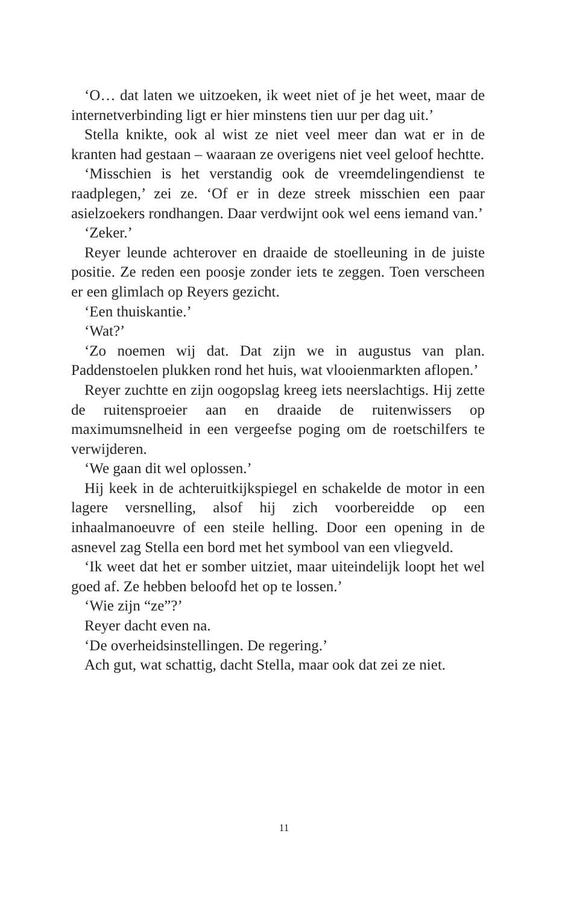‘O… dat laten we uitzoeken, ik weet niet of je het weet, maar de internetverbinding ligt er hier minstens tien uur per dag uit.’
Stella knikte, ook al wist ze niet veel meer dan wat er in de kranten had gestaan – waaraan ze overigens niet veel geloof hechtte.
‘Misschien is het verstandig ook de vreemdelingendienst te raadplegen,’ zei ze. ‘Of er in deze streek misschien een paar asielzoekers rondhangen. Daar verdwijnt ook wel eens iemand van.’
‘Zeker.’
Reyer leunde achterover en draaide de stoelleuning in de juiste positie. Ze reden een poosje zonder iets te zeggen. Toen verscheen er een glimlach op Reyers gezicht.
‘Een thuiskantie.’
‘Wat?’
‘Zo noemen wij dat. Dat zijn we in augustus van plan. Paddenstoelen plukken rond het huis, wat vlooienmarkten aflopen.’
Reyer zuchtte en zijn oogopslag kreeg iets neerslachtigs. Hij zette de ruitensproeier aan en draaide de ruitenwissers op maximumsnelheid in een vergeefse poging om de roetschilfers te verwijderen.
‘We gaan dit wel oplossen.’
Hij keek in de achteruitkijkspiegel en schakelde de motor in een lagere versnelling, alsof hij zich voorbereidde op een inhaalmanoeuvre of een steile helling. Door een opening in de asnevel zag Stella een bord met het symbool van een vliegveld.
‘Ik weet dat het er somber uitziet, maar uiteindelijk loopt het wel goed af. Ze hebben beloofd het op te lossen.’
‘Wie zijn “ze”?’
Reyer dacht even na.
‘De overheidsinstellingen. De regering.’
Ach gut, wat schattig, dacht Stella, maar ook dat zei ze niet.
11